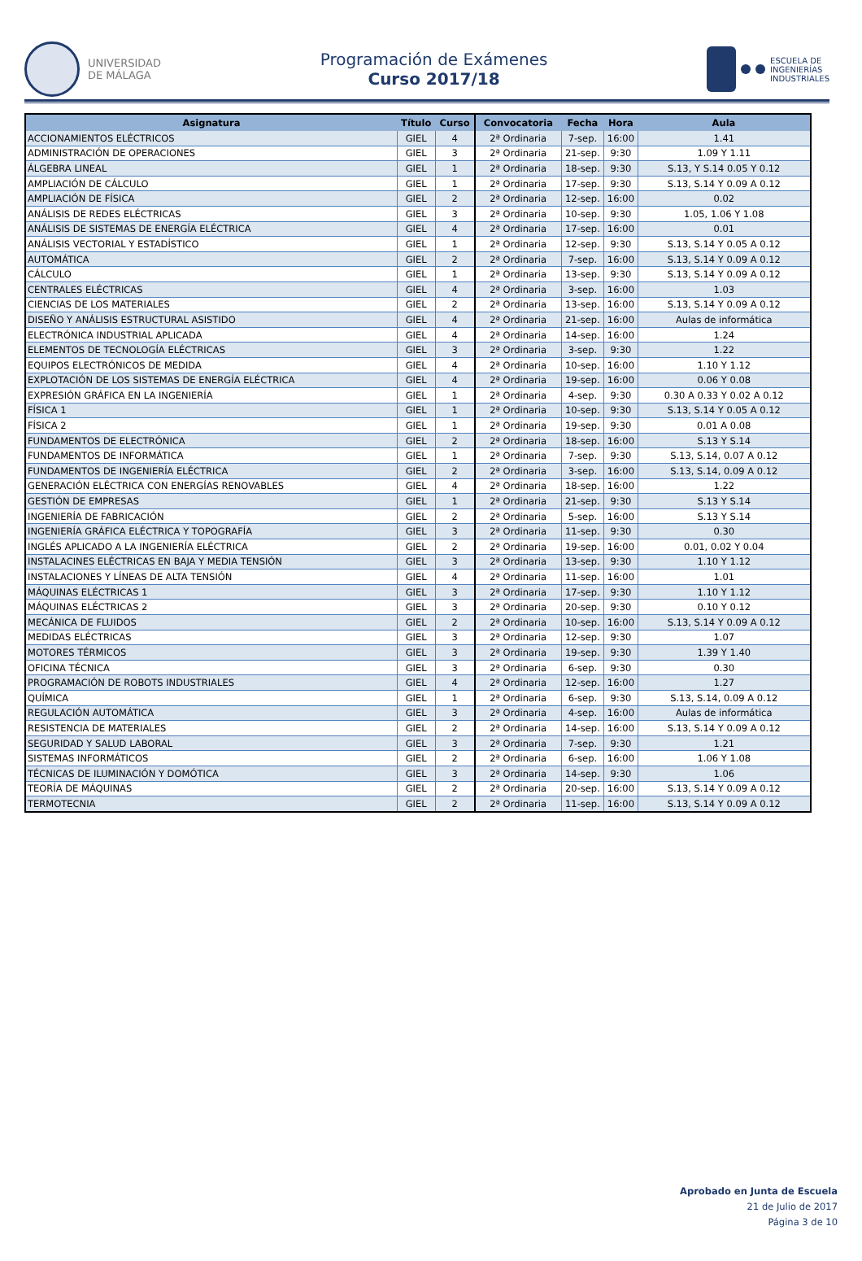UNIVERSIDAD
DE MÁLAGA
Programación de Exámenes
Curso 2017/18
ESCUELA DE
INGENIERÍAS
INDUSTRIALES
| Asignatura | Título | Curso | Convocatoria | Fecha | Hora | Aula |
| --- | --- | --- | --- | --- | --- | --- |
| ACCIONAMIENTOS ELÉCTRICOS | GIEL | 4 | 2ª Ordinaria | 7-sep. | 16:00 | 1.41 |
| ADMINISTRACIÓN DE OPERACIONES | GIEL | 3 | 2ª Ordinaria | 21-sep. | 9:30 | 1.09 Y 1.11 |
| ÁLGEBRA LINEAL | GIEL | 1 | 2ª Ordinaria | 18-sep. | 9:30 | S.13, Y S.14 0.05 Y 0.12 |
| AMPLIACIÓN DE CÁLCULO | GIEL | 1 | 2ª Ordinaria | 17-sep. | 9:30 | S.13, S.14 Y 0.09 A 0.12 |
| AMPLIACIÓN DE FÍSICA | GIEL | 2 | 2ª Ordinaria | 12-sep. | 16:00 | 0.02 |
| ANÁLISIS DE REDES ELÉCTRICAS | GIEL | 3 | 2ª Ordinaria | 10-sep. | 9:30 | 1.05, 1.06 Y 1.08 |
| ANÁLISIS DE SISTEMAS DE ENERGÍA ELÉCTRICA | GIEL | 4 | 2ª Ordinaria | 17-sep. | 16:00 | 0.01 |
| ANÁLISIS VECTORIAL Y ESTADÍSTICO | GIEL | 1 | 2ª Ordinaria | 12-sep. | 9:30 | S.13, S.14 Y 0.05 A 0.12 |
| AUTOMÁTICA | GIEL | 2 | 2ª Ordinaria | 7-sep. | 16:00 | S.13, S.14 Y 0.09 A 0.12 |
| CÁLCULO | GIEL | 1 | 2ª Ordinaria | 13-sep. | 9:30 | S.13, S.14 Y 0.09 A 0.12 |
| CENTRALES ELÉCTRICAS | GIEL | 4 | 2ª Ordinaria | 3-sep. | 16:00 | 1.03 |
| CIENCIAS DE LOS MATERIALES | GIEL | 2 | 2ª Ordinaria | 13-sep. | 16:00 | S.13, S.14 Y 0.09 A 0.12 |
| DISEÑO Y ANÁLISIS ESTRUCTURAL ASISTIDO | GIEL | 4 | 2ª Ordinaria | 21-sep. | 16:00 | Aulas de informática |
| ELECTRÓNICA INDUSTRIAL APLICADA | GIEL | 4 | 2ª Ordinaria | 14-sep. | 16:00 | 1.24 |
| ELEMENTOS DE TECNOLOGÍA ELÉCTRICAS | GIEL | 3 | 2ª Ordinaria | 3-sep. | 9:30 | 1.22 |
| EQUIPOS ELECTRÓNICOS DE MEDIDA | GIEL | 4 | 2ª Ordinaria | 10-sep. | 16:00 | 1.10 Y 1.12 |
| EXPLOTACIÓN DE LOS SISTEMAS DE ENERGÍA ELÉCTRICA | GIEL | 4 | 2ª Ordinaria | 19-sep. | 16:00 | 0.06 Y 0.08 |
| EXPRESIÓN GRÁFICA EN LA INGENIERÍA | GIEL | 1 | 2ª Ordinaria | 4-sep. | 9:30 | 0.30 A 0.33 Y 0.02 A 0.12 |
| FÍSICA 1 | GIEL | 1 | 2ª Ordinaria | 10-sep. | 9:30 | S.13, S.14 Y 0.05 A 0.12 |
| FÍSICA 2 | GIEL | 1 | 2ª Ordinaria | 19-sep. | 9:30 | 0.01 A 0.08 |
| FUNDAMENTOS DE ELECTRÓNICA | GIEL | 2 | 2ª Ordinaria | 18-sep. | 16:00 | S.13 Y S.14 |
| FUNDAMENTOS DE INFORMÁTICA | GIEL | 1 | 2ª Ordinaria | 7-sep. | 9:30 | S.13, S.14, 0.07 A 0.12 |
| FUNDAMENTOS DE INGENIERÍA ELÉCTRICA | GIEL | 2 | 2ª Ordinaria | 3-sep. | 16:00 | S.13, S.14, 0.09 A 0.12 |
| GENERACIÓN ELÉCTRICA CON ENERGÍAS RENOVABLES | GIEL | 4 | 2ª Ordinaria | 18-sep. | 16:00 | 1.22 |
| GESTIÓN DE EMPRESAS | GIEL | 1 | 2ª Ordinaria | 21-sep. | 9:30 | S.13 Y S.14 |
| INGENIERÍA DE FABRICACIÓN | GIEL | 2 | 2ª Ordinaria | 5-sep. | 16:00 | S.13 Y S.14 |
| INGENIERÍA GRÁFICA ELÉCTRICA Y TOPOGRAFÍA | GIEL | 3 | 2ª Ordinaria | 11-sep. | 9:30 | 0.30 |
| INGLÉS APLICADO A LA INGENIERÍA ELÉCTRICA | GIEL | 2 | 2ª Ordinaria | 19-sep. | 16:00 | 0.01, 0.02 Y 0.04 |
| INSTALACINES ELÉCTRICAS EN BAJA Y MEDIA TENSIÓN | GIEL | 3 | 2ª Ordinaria | 13-sep. | 9:30 | 1.10 Y 1.12 |
| INSTALACIONES Y LÍNEAS DE ALTA TENSIÓN | GIEL | 4 | 2ª Ordinaria | 11-sep. | 16:00 | 1.01 |
| MÁQUINAS ELÉCTRICAS 1 | GIEL | 3 | 2ª Ordinaria | 17-sep. | 9:30 | 1.10 Y 1.12 |
| MÁQUINAS ELÉCTRICAS 2 | GIEL | 3 | 2ª Ordinaria | 20-sep. | 9:30 | 0.10 Y 0.12 |
| MECÁNICA DE FLUIDOS | GIEL | 2 | 2ª Ordinaria | 10-sep. | 16:00 | S.13, S.14 Y 0.09 A 0.12 |
| MEDIDAS ELÉCTRICAS | GIEL | 3 | 2ª Ordinaria | 12-sep. | 9:30 | 1.07 |
| MOTORES TÉRMICOS | GIEL | 3 | 2ª Ordinaria | 19-sep. | 9:30 | 1.39 Y 1.40 |
| OFICINA TÉCNICA | GIEL | 3 | 2ª Ordinaria | 6-sep. | 9:30 | 0.30 |
| PROGRAMACIÓN DE ROBOTS INDUSTRIALES | GIEL | 4 | 2ª Ordinaria | 12-sep. | 16:00 | 1.27 |
| QUÍMICA | GIEL | 1 | 2ª Ordinaria | 6-sep. | 9:30 | S.13, S.14, 0.09 A 0.12 |
| REGULACIÓN AUTOMÁTICA | GIEL | 3 | 2ª Ordinaria | 4-sep. | 16:00 | Aulas de informática |
| RESISTENCIA DE MATERIALES | GIEL | 2 | 2ª Ordinaria | 14-sep. | 16:00 | S.13, S.14 Y 0.09 A 0.12 |
| SEGURIDAD Y SALUD LABORAL | GIEL | 3 | 2ª Ordinaria | 7-sep. | 9:30 | 1.21 |
| SISTEMAS INFORMÁTICOS | GIEL | 2 | 2ª Ordinaria | 6-sep. | 16:00 | 1.06 Y 1.08 |
| TÉCNICAS DE ILUMINACIÓN Y DOMÓTICA | GIEL | 3 | 2ª Ordinaria | 14-sep. | 9:30 | 1.06 |
| TEORÍA DE MÁQUINAS | GIEL | 2 | 2ª Ordinaria | 20-sep. | 16:00 | S.13, S.14 Y 0.09 A 0.12 |
| TERMOTECNIA | GIEL | 2 | 2ª Ordinaria | 11-sep. | 16:00 | S.13, S.14 Y 0.09 A 0.12 |
Aprobado en Junta de Escuela
21 de Julio de 2017
Página 3 de 10